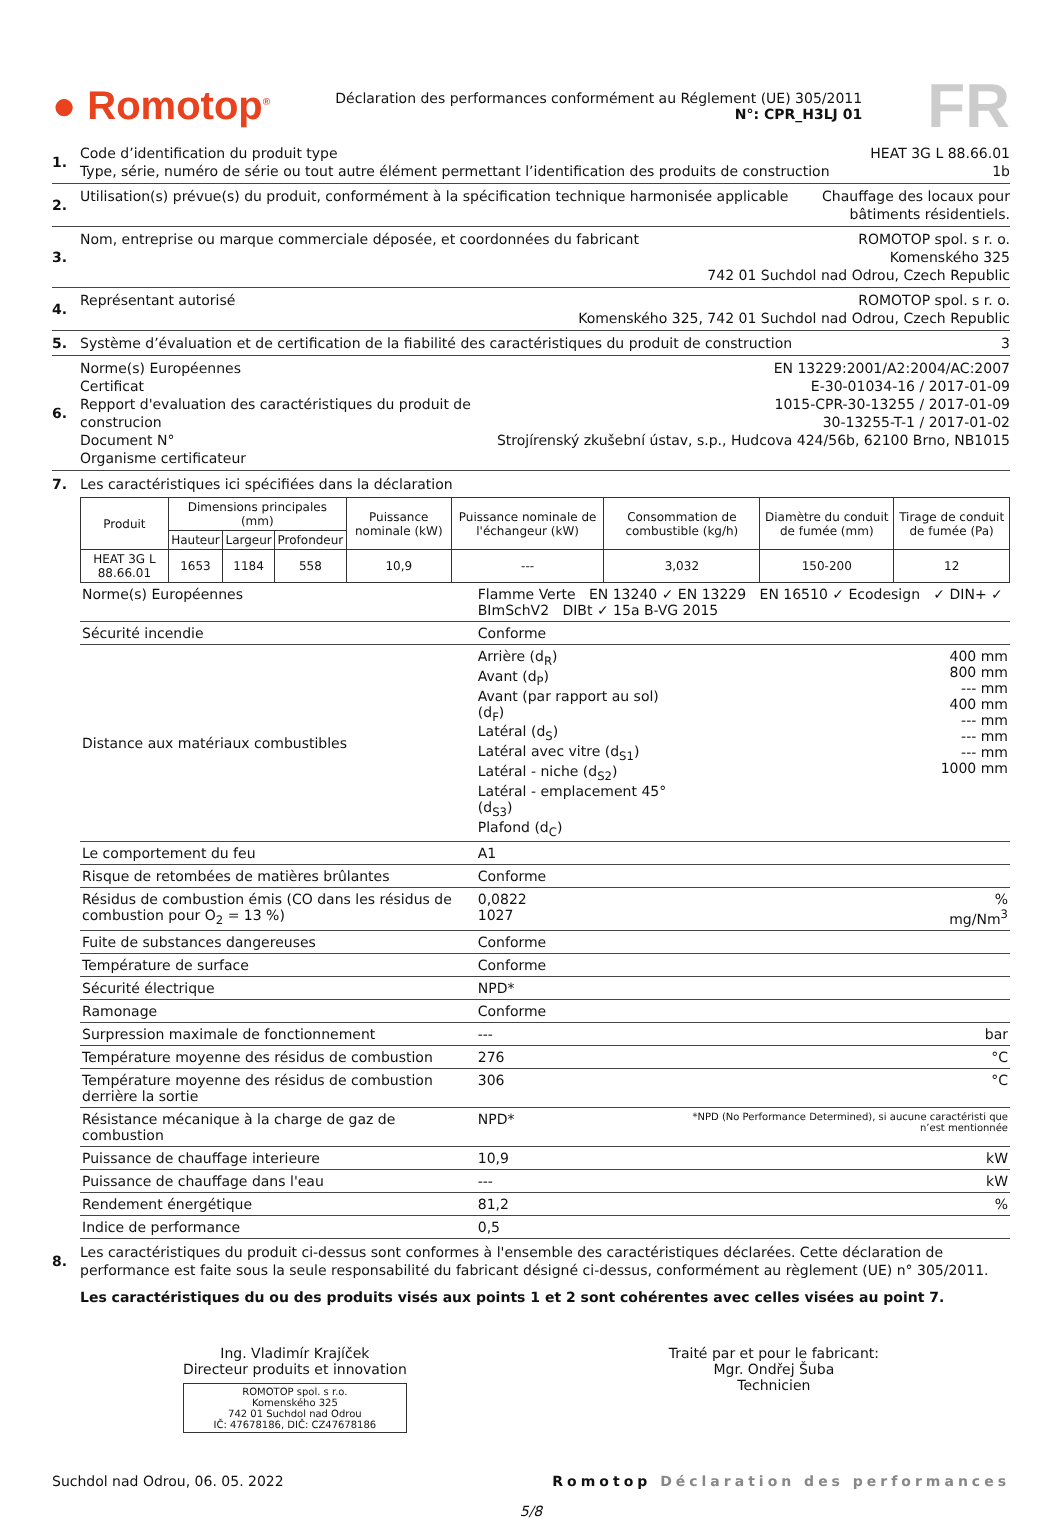● Romotop<sup>®</sup>
Déclaration des performances conformément au Réglement (UE) 305/2011
N°: CPR_H3LJ 01
FR
1.
Code d’identification du produit type
Type, série, numéro de série ou tout autre élément permettant l’identification des produits de construction
HEAT 3G L 88.66.01
1b
2.
Utilisation(s) prévue(s) du produit, conformément à la spécification technique harmonisée applicable
Chauffage des locaux pour
bâtiments résidentiels.
3.
Nom, entreprise ou marque commerciale déposée, et coordonnées du fabricant
ROMOTOP spol. s r. o.
Komenského 325
742 01 Suchdol nad Odrou, Czech Republic
4.
Représentant autorisé ROMOTOP spol. s r. o.
Komenského 325, 742 01 Suchdol nad Odrou, Czech Republic
5.
Système d’évaluation et de certification de la fiabilité des caractéristiques du produit de construction
3
6.
Norme(s) Européennes
Certificat
Repport d'evaluation des caractéristiques du produit de construcion
Document N°
Organisme certificateur
EN 13229:2001/A2:2004/AC:2007
E-30-01034-16 / 2017-01-09
1015-CPR-30-13255 / 2017-01-09
30-13255-T-1 / 2017-01-02
Strojírenský zkušební ústav, s.p., Hudcova 424/56b, 62100 Brno, NB1015
7.
Les caractéristiques ici spécifiées dans la déclaration
| Produit | Dimensions principales (mm) | | | Puissance nominale (kW) | Puissance nominale de l'échangeur (kW) | Consommation de combustible (kg/h) | Diamètre du conduit de fumée (mm) | Tirage de conduit de fumée (Pa) |
| --- | --- | --- | --- | --- | --- | --- | --- | --- |
| | Hauteur | Largeur | Profondeur | | | | | |
| HEAT 3G L 88.66.01 | 1653 | 1184 | 558 | 10,9 | --- | 3,032 | 150-200 | 12 |
| Norme(s) Européennes | Flamme Verte EN 13240 ✓ EN 13229 EN 16510 ✓ Ecodesign ✓ DIN+ ✓ BImSchV2 DIBt ✓ 15a B-VG 2015 | |
| Sécurité incendie | Conforme | |
| Distance aux matériaux combustibles | Arrière (d<sub>R</sub>) Avant (d<sub>P</sub>) Avant (par rapport au sol) (d<sub>F</sub>) Latéral (d<sub>S</sub>) Latéral avec vitre (d<sub>S1</sub>) Latéral - niche (d<sub>S2</sub>) Latéral - emplacement 45° (d<sub>S3</sub>) Plafond (d<sub>C</sub>) | 400 mm 800 mm --- mm 400 mm --- mm --- mm --- mm 1000 mm |
| Le comportement du feu | A1 | |
| Risque de retombées de matières brûlantes | Conforme | |
| Résidus de combustion émis (CO dans les résidus de combustion pour O<sub>2</sub> = 13 %) | 0,0822 1027 | % mg/Nm<sup>3</sup> |
| Fuite de substances dangereuses | Conforme | |
| Température de surface | Conforme | |
| Sécurité électrique | NPD* | |
| Ramonage | Conforme | |
| Surpression maximale de fonctionnement | --- | bar |
| Température moyenne des résidus de combustion | 276 | °C |
| Température moyenne des résidus de combustion derrière la sortie | 306 | °C |
| Résistance mécanique à la charge de gaz de combustion | NPD* | *NPD (No Performance Determined), si aucune caractéristi que n’est mentionnée |
| Puissance de chauffage interieure | 10,9 | kW |
| Puissance de chauffage dans l'eau | --- | kW |
| Rendement énergétique | 81,2 | % |
| Indice de performance | 0,5 | |
8.
Les caractéristiques du produit ci-dessus sont conformes à l'ensemble des caractéristiques déclarées. Cette déclaration de performance est faite sous la seule responsabilité du fabricant désigné ci-dessus, conformément au règlement (UE) n° 305/2011.
Les caractéristiques du ou des produits visés aux points 1 et 2 sont cohérentes avec celles visées au point 7.
Ing. Vladimír Krajíček
Directeur produits et innovation
ROMOTOP spol. s r.o.
Komenského 325
742 01 Suchdol nad Odrou
IČ: 47678186, DIČ: CZ47678186
Traité par et pour le fabricant:
Mgr. Ondřej Šuba
Technicien
Suchdol nad Odrou, 06. 05. 2022 Romotop Déclaration des performances
5/8